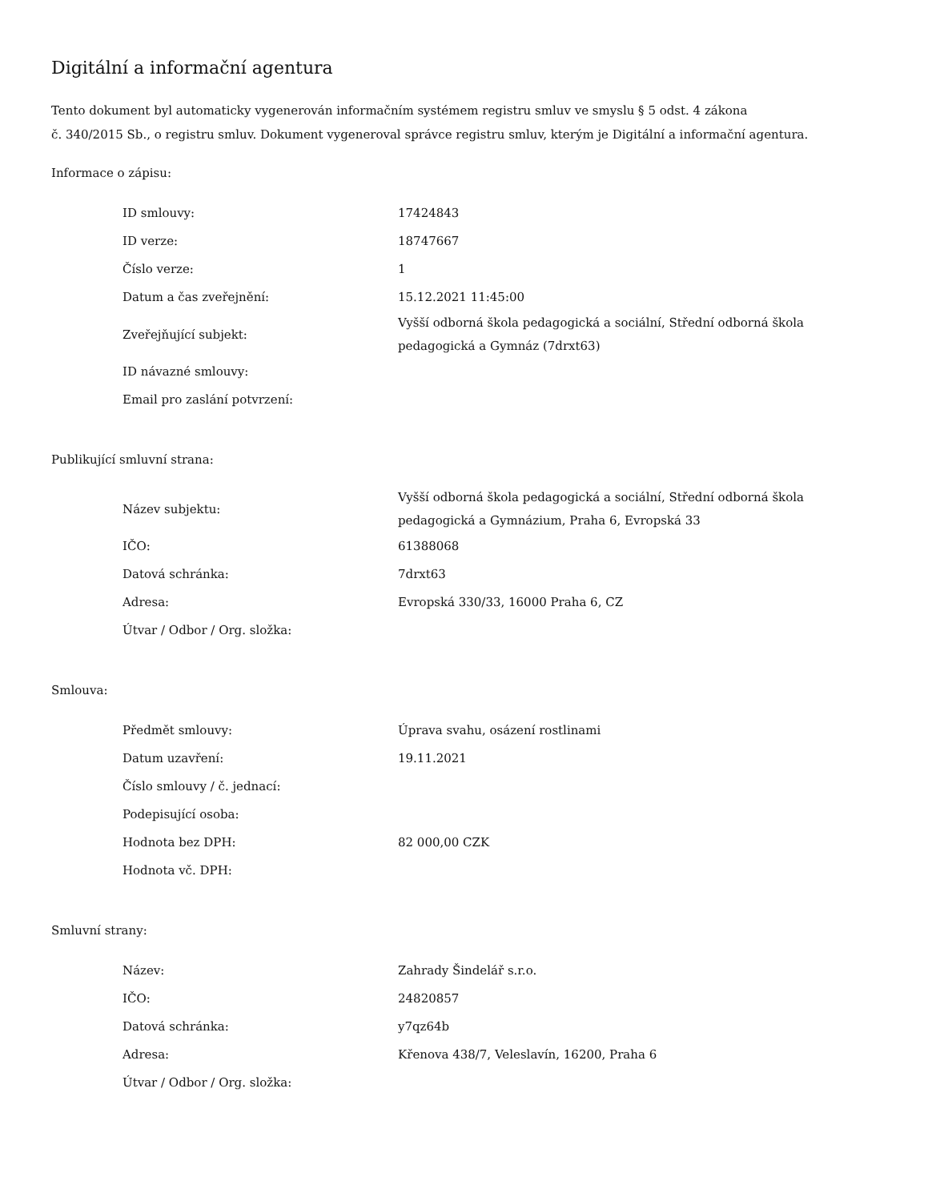Digitální a informační agentura
Tento dokument byl automaticky vygenerován informačním systémem registru smluv ve smyslu § 5 odst. 4 zákona
č. 340/2015 Sb., o registru smluv. Dokument vygeneroval správce registru smluv, kterým je Digitální a informační agentura.
Informace o zápisu:
| ID smlouvy: | 17424843 |
| ID verze: | 18747667 |
| Číslo verze: | 1 |
| Datum a čas zveřejnění: | 15.12.2021 11:45:00 |
| Zveřejňující subjekt: | Vyšší odborná škola pedagogická a sociální, Střední odborná škola pedagogická a Gymnáz (7drxt63) |
| ID návazné smlouvy: | |
| Email pro zaslání potvrzení: | |
Publikující smluvní strana:
| Název subjektu: | Vyšší odborná škola pedagogická a sociální, Střední odborná škola pedagogická a Gymnázium, Praha 6, Evropská 33 |
| IČO: | 61388068 |
| Datová schránka: | 7drxt63 |
| Adresa: | Evropská 330/33, 16000 Praha 6, CZ |
| Útvar / Odbor / Org. složka: | |
Smlouva:
| Předmět smlouvy: | Úprava svahu, osázení rostlinami |
| Datum uzavření: | 19.11.2021 |
| Číslo smlouvy / č. jednací: | |
| Podepisující osoba: | |
| Hodnota bez DPH: | 82 000,00 CZK |
| Hodnota vč. DPH: | |
Smluvní strany:
| Název: | Zahrady Šindelář s.r.o. |
| IČO: | 24820857 |
| Datová schránka: | y7qz64b |
| Adresa: | Křenova 438/7, Veleslavín, 16200, Praha 6 |
| Útvar / Odbor / Org. složka: | |